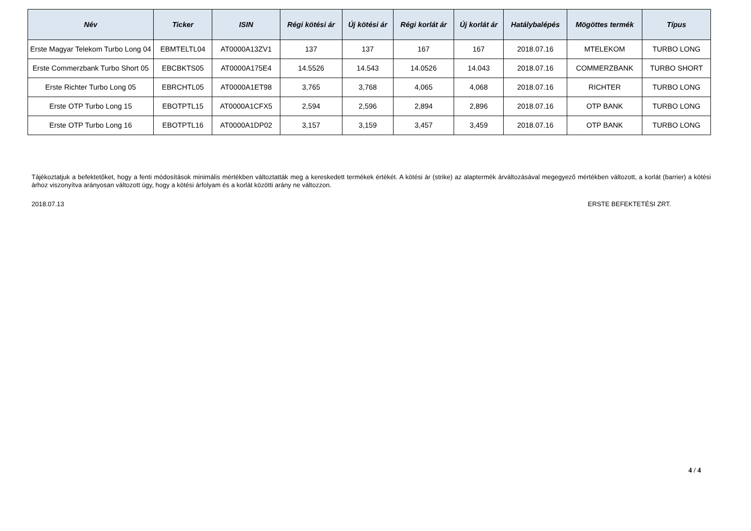| Név | Ticker | ISIN | Régi kötési ár | Új kötési ár | Régi korlát ár | Új korlát ár | Hatálybalépés | Mögöttes termék | Típus |
| --- | --- | --- | --- | --- | --- | --- | --- | --- | --- |
| Erste Magyar Telekom Turbo Long 04 | EBMTELTL04 | AT0000A13ZV1 | 137 | 137 | 167 | 167 | 2018.07.16 | MTELEKOM | TURBO LONG |
| Erste Commerzbank Turbo Short 05 | EBCBKTS05 | AT0000A175E4 | 14.5526 | 14.543 | 14.0526 | 14.043 | 2018.07.16 | COMMERZBANK | TURBO SHORT |
| Erste Richter Turbo Long 05 | EBRCHTL05 | AT0000A1ET98 | 3,765 | 3,768 | 4,065 | 4,068 | 2018.07.16 | RICHTER | TURBO LONG |
| Erste OTP Turbo Long 15 | EBOTPTL15 | AT0000A1CFX5 | 2,594 | 2,596 | 2,894 | 2,896 | 2018.07.16 | OTP BANK | TURBO LONG |
| Erste OTP Turbo Long 16 | EBOTPTL16 | AT0000A1DP02 | 3,157 | 3,159 | 3,457 | 3,459 | 2018.07.16 | OTP BANK | TURBO LONG |
Tájékoztatjuk a befektetőket, hogy a fenti módosítások minimális mértékben változtatták meg a kereskedett termékek értékét. A kötési ár (strike) az alaptermék árváltozásával megegyező mértékben változott, a korlát (barrier) a kötési árhoz viszonyítva arányosan változott úgy, hogy a kötési árfolyam és a korlát közötti arány ne változzon.
2018.07.13 ERSTE BEFEKTETÉSI ZRT.
4 / 4